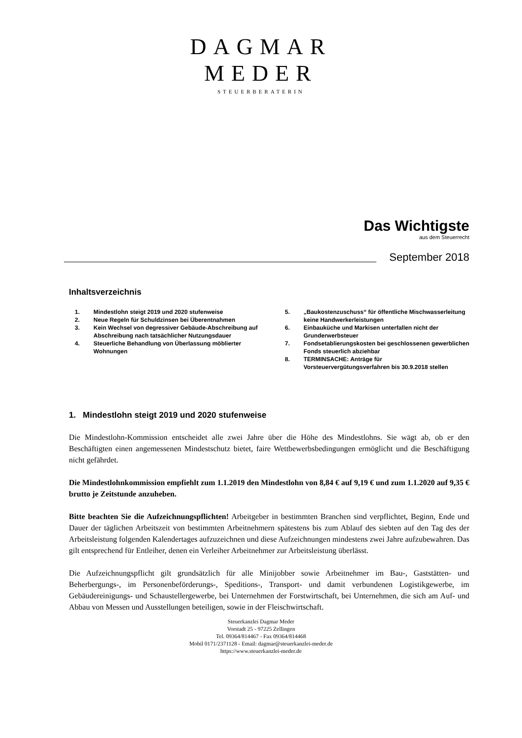DAGMAR
MEDER
STEUERBERATERIN
Das Wichtigste
aus dem Steuerrecht
September 2018
Inhaltsverzeichnis
1. Mindestlohn steigt 2019 und 2020 stufenweise
2. Neue Regeln für Schuldzinsen bei Überentnahmen
3. Kein Wechsel von degressiver Gebäude-Abschreibung auf Abschreibung nach tatsächlicher Nutzungsdauer
4. Steuerliche Behandlung von Überlassung möblierter Wohnungen
5. „Baukostenzuschuss“ für öffentliche Mischwasserleitung keine Handwerkerleistungen
6. Einbauküche und Markisen unterfallen nicht der Grunderwerbsteuer
7. Fondsetablierungskosten bei geschlossenen gewerblichen Fonds steuerlich abziehbar
8. TERMINSACHE: Anträge für Vorsteuervergütungsverfahren bis 30.9.2018 stellen
1. Mindestlohn steigt 2019 und 2020 stufenweise
Die Mindestlohn-Kommission entscheidet alle zwei Jahre über die Höhe des Mindestlohns. Sie wägt ab, ob er den Beschäftigten einen angemessenen Mindestschutz bietet, faire Wettbewerbsbedingungen ermöglicht und die Beschäftigung nicht gefährdet.
Die Mindestlohnkommission empfiehlt zum 1.1.2019 den Mindestlohn von 8,84 € auf 9,19 € und zum 1.1.2020 auf 9,35 € brutto je Zeitstunde anzuheben.
Bitte beachten Sie die Aufzeichnungspflichten! Arbeitgeber in bestimmten Branchen sind verpflichtet, Beginn, Ende und Dauer der täglichen Arbeitszeit von bestimmten Arbeitnehmern spätestens bis zum Ablauf des siebten auf den Tag des der Arbeitsleistung folgenden Kalendertages aufzuzeichnen und diese Aufzeichnungen mindestens zwei Jahre aufzubewahren. Das gilt entsprechend für Entleiher, denen ein Verleiher Arbeitnehmer zur Arbeitsleistung überlässt.
Die Aufzeichnungspflicht gilt grundsätzlich für alle Minijobber sowie Arbeitnehmer im Bau-, Gaststätten- und Beherbergungs-, im Personenbeförderungs-, Speditions-, Transport- und damit verbundenen Logistikgewerbe, im Gebäudereinigungs- und Schaustellergewerbe, bei Unternehmen der Forstwirtschaft, bei Unternehmen, die sich am Auf- und Abbau von Messen und Ausstellungen beteiligen, sowie in der Fleischwirtschaft.
Steuerkanzlei Dagmar Meder
Vorstadt 25 - 97225 Zellingen
Tel. 09364/814467 - Fax 09364/814468
Mobil 0171/2371128 - Email: dagmar@steuerkanzlei-meder.de
https://www.steuerkanzlei-meder.de